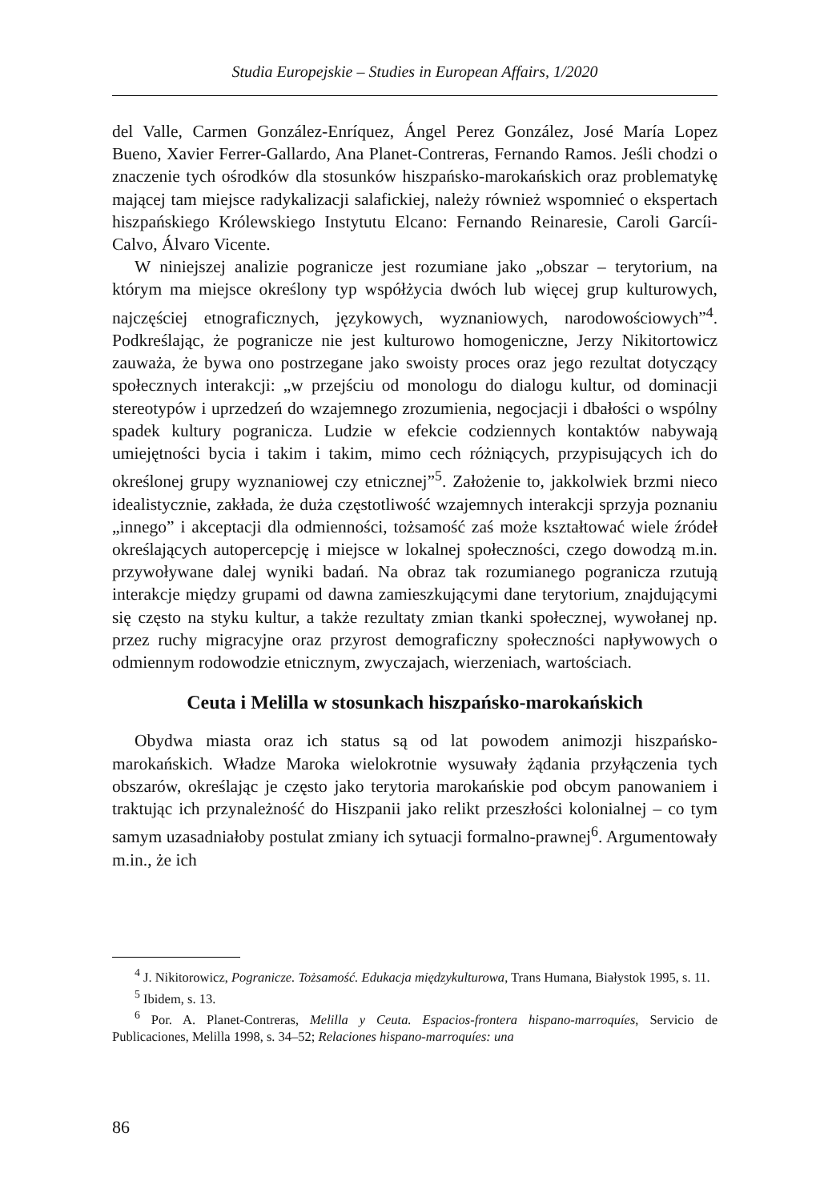Studia Europejskie – Studies in European Affairs, 1/2020
del Valle, Carmen González-Enríquez, Ángel Perez González, José María Lopez Bueno, Xavier Ferrer-Gallardo, Ana Planet-Contreras, Fernando Ramos. Jeśli chodzi o znaczenie tych ośrodków dla stosunków hiszpańsko-marokańskich oraz problematykę mającej tam miejsce radykalizacji salafickiej, należy również wspomnieć o ekspertach hiszpańskiego Królewskiego Instytutu Elcano: Fernando Reinaresie, Caroli Garcíi-Calvo, Álvaro Vicente.
W niniejszej analizie pogranicze jest rozumiane jako „obszar – terytorium, na którym ma miejsce określony typ współżycia dwóch lub więcej grup kulturowych, najczęściej etnograficznych, językowych, wyznaniowych, narodowościowych”<sup>4</sup>. Podkreślając, że pogranicze nie jest kulturowo homogeniczne, Jerzy Nikitortowicz zauważa, że bywa ono postrzegane jako swoisty proces oraz jego rezultat dotyczący społecznych interakcji: „w przejściu od monologu do dialogu kultur, od dominacji stereotypów i uprzedzeń do wzajemnego zrozumienia, negocjacji i dbałości o wspólny spadek kultury pogranicza. Ludzie w efekcie codziennych kontaktów nabywają umiejętności bycia i takim i takim, mimo cech różniących, przypisujących ich do określonej grupy wyznaniowej czy etnicznej”<sup>5</sup>. Założenie to, jakkolwiek brzmi nieco idealistycznie, zakłada, że duża częstotliwość wzajemnych interakcji sprzyja poznaniu „innego” i akceptacji dla odmienności, tożsamość zaś może kształtować wiele źródeł określających autopercepcję i miejsce w lokalnej społeczności, czego dowodzą m.in. przywoływane dalej wyniki badań. Na obraz tak rozumianego pogranicza rzutują interakcje między grupami od dawna zamieszkującymi dane terytorium, znajdującymi się często na styku kultur, a także rezultaty zmian tkanki społecznej, wywołanej np. przez ruchy migracyjne oraz przyrost demograficzny społeczności napływowych o odmiennym rodowodzie etnicznym, zwyczajach, wierzeniach, wartościach.
Ceuta i Melilla w stosunkach hiszpańsko-marokańskich
Obydwa miasta oraz ich status są od lat powodem animozji hiszpańsko-marokańskich. Władze Maroka wielokrotnie wysuwały żądania przyłączenia tych obszarów, określając je często jako terytoria marokańskie pod obcym panowaniem i traktując ich przynależność do Hiszpanii jako relikt przeszłości kolonialnej – co tym samym uzasadniałoby postulat zmiany ich sytuacji formalno-prawnej<sup>6</sup>. Argumentowały m.in., że ich
<sup>4</sup> J. Nikitorowicz, Pogranicze. Tożsamość. Edukacja międzykulturowa, Trans Humana, Białystok 1995, s. 11.
<sup>5</sup> Ibidem, s. 13.
<sup>6</sup> Por. A. Planet-Contreras, Melilla y Ceuta. Espacios-frontera hispano-marroquíes, Servicio de Publicaciones, Melilla 1998, s. 34–52; Relaciones hispano-marroquíes: una
86